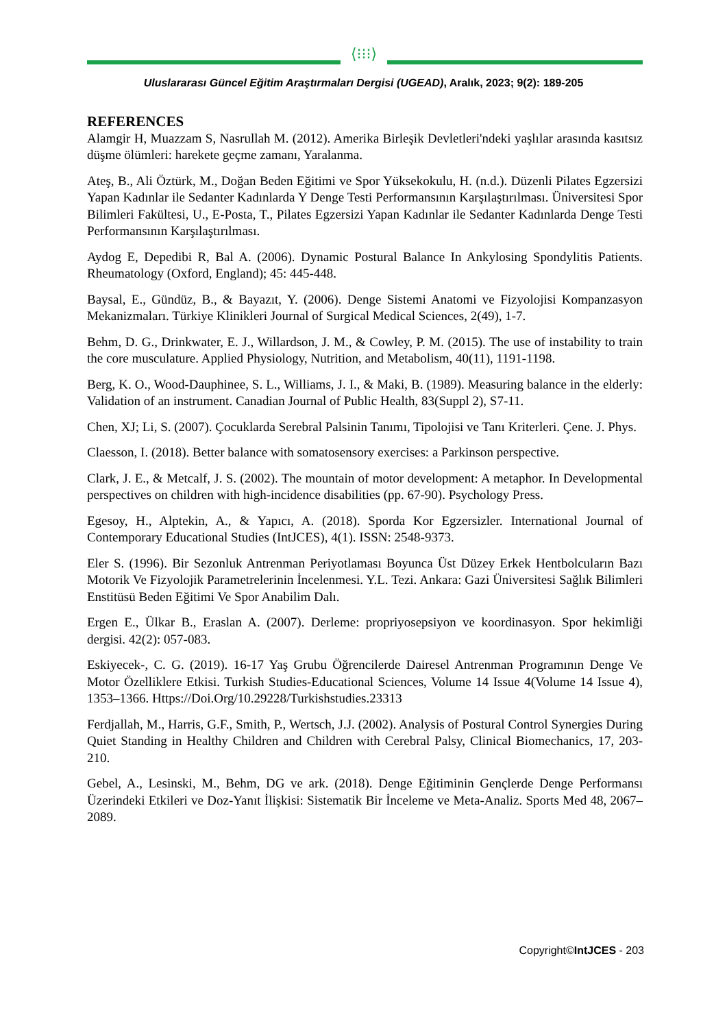⟨⁝⁝⁝⟩
Uluslararası Güncel Eğitim Araştırmaları Dergisi (UGEAD), Aralık, 2023; 9(2): 189-205
REFERENCES
Alamgir H, Muazzam S, Nasrullah M. (2012). Amerika Birleşik Devletleri'ndeki yaşlılar arasında kasıtsız düşme ölümleri: harekete geçme zamanı, Yaralanma.
Ateş, B., Ali Öztürk, M., Doğan Beden Eğitimi ve Spor Yüksekokulu, H. (n.d.). Düzenli Pilates Egzersizi Yapan Kadınlar ile Sedanter Kadınlarda Y Denge Testi Performansının Karşılaştırılması. Üniversitesi Spor Bilimleri Fakültesi, U., E-Posta, T., Pilates Egzersizi Yapan Kadınlar ile Sedanter Kadınlarda Denge Testi Performansının Karşılaştırılması.
Aydog E, Depedibi R, Bal A. (2006). Dynamic Postural Balance In Ankylosing Spondylitis Patients. Rheumatology (Oxford, England); 45: 445-448.
Baysal, E., Gündüz, B., & Bayazıt, Y. (2006). Denge Sistemi Anatomi ve Fizyolojisi Kompanzasyon Mekanizmaları. Türkiye Klinikleri Journal of Surgical Medical Sciences, 2(49), 1-7.
Behm, D. G., Drinkwater, E. J., Willardson, J. M., & Cowley, P. M. (2015). The use of instability to train the core musculature. Applied Physiology, Nutrition, and Metabolism, 40(11), 1191-1198.
Berg, K. O., Wood-Dauphinee, S. L., Williams, J. I., & Maki, B. (1989). Measuring balance in the elderly: Validation of an instrument. Canadian Journal of Public Health, 83(Suppl 2), S7-11.
Chen, XJ; Li, S. (2007). Çocuklarda Serebral Palsinin Tanımı, Tipolojisi ve Tanı Kriterleri. Çene. J. Phys.
Claesson, I. (2018). Better balance with somatosensory exercises: a Parkinson perspective.
Clark, J. E., & Metcalf, J. S. (2002). The mountain of motor development: A metaphor. In Developmental perspectives on children with high-incidence disabilities (pp. 67-90). Psychology Press.
Egesoy, H., Alptekin, A., & Yapıcı, A. (2018). Sporda Kor Egzersizler. International Journal of Contemporary Educational Studies (IntJCES), 4(1). ISSN: 2548-9373.
Eler S. (1996). Bir Sezonluk Antrenman Periyotlaması Boyunca Üst Düzey Erkek Hentbolcuların Bazı Motorik Ve Fizyolojik Parametrelerinin İncelenmesi. Y.L. Tezi. Ankara: Gazi Üniversitesi Sağlık Bilimleri Enstitüsü Beden Eğitimi Ve Spor Anabilim Dalı.
Ergen E., Ülkar B., Eraslan A. (2007). Derleme: propriyosepsiyon ve koordinasyon. Spor hekimliği dergisi. 42(2): 057-083.
Eskiyecek-, C. G. (2019). 16-17 Yaş Grubu Öğrencilerde Dairesel Antrenman Programının Denge Ve Motor Özelliklere Etkisi. Turkish Studies-Educational Sciences, Volume 14 Issue 4(Volume 14 Issue 4), 1353–1366. Https://Doi.Org/10.29228/Turkishstudies.23313
Ferdjallah, M., Harris, G.F., Smith, P., Wertsch, J.J. (2002). Analysis of Postural Control Synergies During Quiet Standing in Healthy Children and Children with Cerebral Palsy, Clinical Biomechanics, 17, 203-210.
Gebel, A., Lesinski, M., Behm, DG ve ark. (2018). Denge Eğitiminin Gençlerde Denge Performansı Üzerindeki Etkileri ve Doz-Yanıt İlişkisi: Sistematik Bir İnceleme ve Meta-Analiz. Sports Med 48, 2067–2089.
Copyright©IntJCES - 203